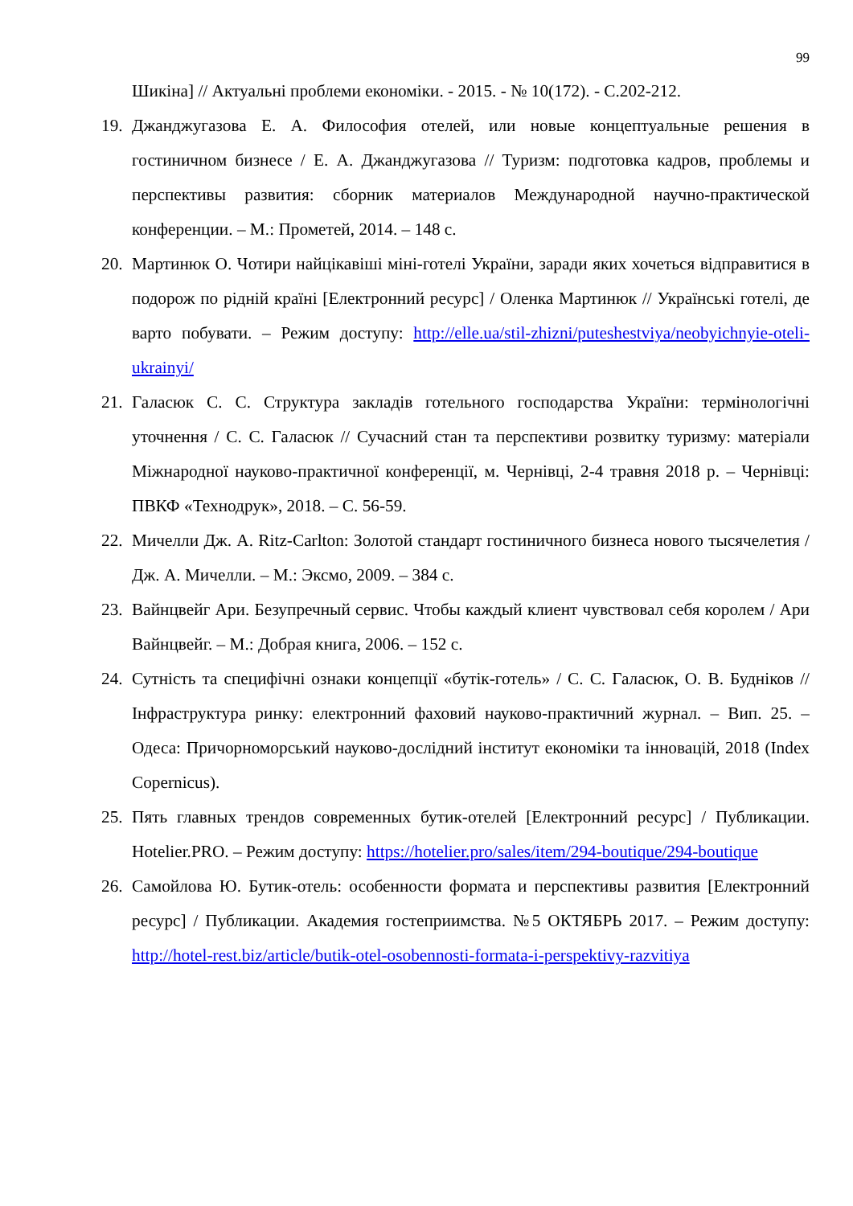99
Шикіна] // Актуальні проблеми економіки. - 2015. - № 10(172). - С.202-212.
19.
Джанджугазова Е. А. Философия отелей, или новые концептуальные решения в гостиничном бизнесе / Е. А. Джанджугазова // Туризм: подготовка кадров, проблемы и перспективы развития: сборник материалов Международной научно-практической конференции. – М.: Прометей, 2014. – 148 с.
20.
Мартинюк О. Чотири найцікавіші міні-готелі України, заради яких хочеться відправитися в подорож по рідній країні [Електронний ресурс] / Оленка Мартинюк // Українські готелі, де варто побувати. – Режим доступу: http://elle.ua/stil-zhizni/puteshestviya/neobyichnyie-oteli-ukrainyi/
21.
Галасюк С. С. Структура закладів готельного господарства України: термінологічні уточнення / С. С. Галасюк // Сучасний стан та перспективи розвитку туризму: матеріали Міжнародної науково-практичної конференції, м. Чернівці, 2-4 травня 2018 р. – Чернівці: ПВКФ «Технодрук», 2018. – С. 56-59.
22.
Мичелли Дж. А. Ritz-Carlton: Золотой стандарт гостиничного бизнеса нового тысячелетия / Дж. А. Мичелли. – М.: Эксмо, 2009. – 384 с.
23.
Вайнцвейг Ари. Безупречный сервис. Чтобы каждый клиент чувствовал себя королем / Ари Вайнцвейг. – М.: Добрая книга, 2006. – 152 с.
24.
Сутність та специфічні ознаки концепції «бутік-готель» / С. С. Галасюк, О. В. Будніков // Інфраструктура ринку: електронний фаховий науково-практичний журнал. – Вип. 25. – Одеса: Причорноморський науково-дослідний інститут економіки та інновацій, 2018 (Index Copernicus).
25.
Пять главных трендов современных бутик-отелей [Електронний ресурс] / Публикации. Hotelier.PRO. – Режим доступу: https://hotelier.pro/sales/item/294-boutique/294-boutique
26.
Самойлова Ю. Бутик-отель: особенности формата и перспективы развития [Електронний ресурс] / Публикации. Академия гостеприимства. №5 ОКТЯБРЬ 2017. – Режим доступу: http://hotel-rest.biz/article/butik-otel-osobennosti-formata-i-perspektivy-razvitiya